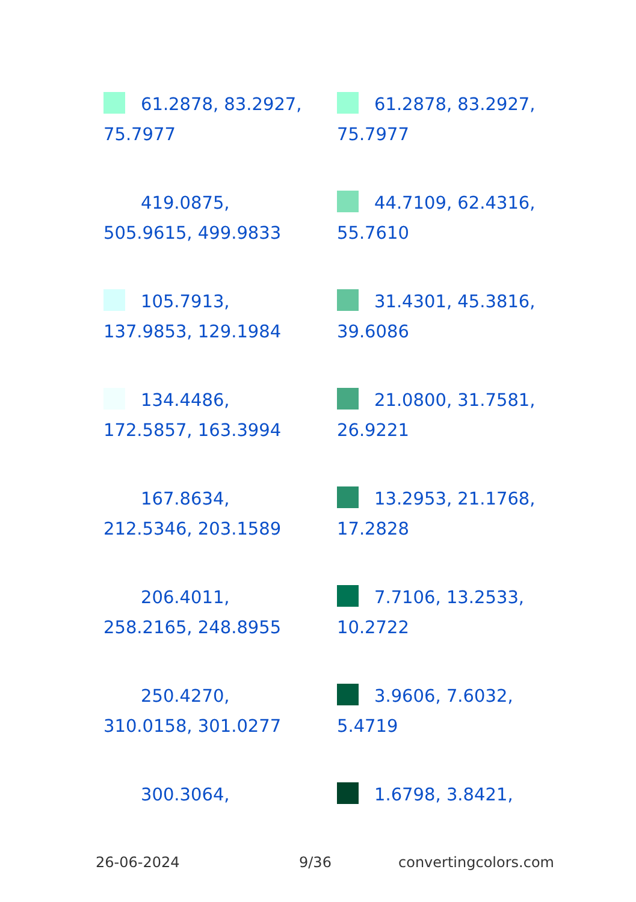61.2878, 83.2927,
75.7977
61.2878, 83.2927,
75.7977
419.0875,
505.9615, 499.9833
44.7109, 62.4316,
55.7610
105.7913,
137.9853, 129.1984
31.4301, 45.3816,
39.6086
134.4486,
172.5857, 163.3994
21.0800, 31.7581,
26.9221
167.8634,
212.5346, 203.1589
13.2953, 21.1768,
17.2828
206.4011,
258.2165, 248.8955
7.7106, 13.2533,
10.2722
250.4270,
310.0158, 301.0277
3.9606, 7.6032,
5.4719
300.3064,
1.6798, 3.8421,
26-06-2024 9/36 convertingcolors.com